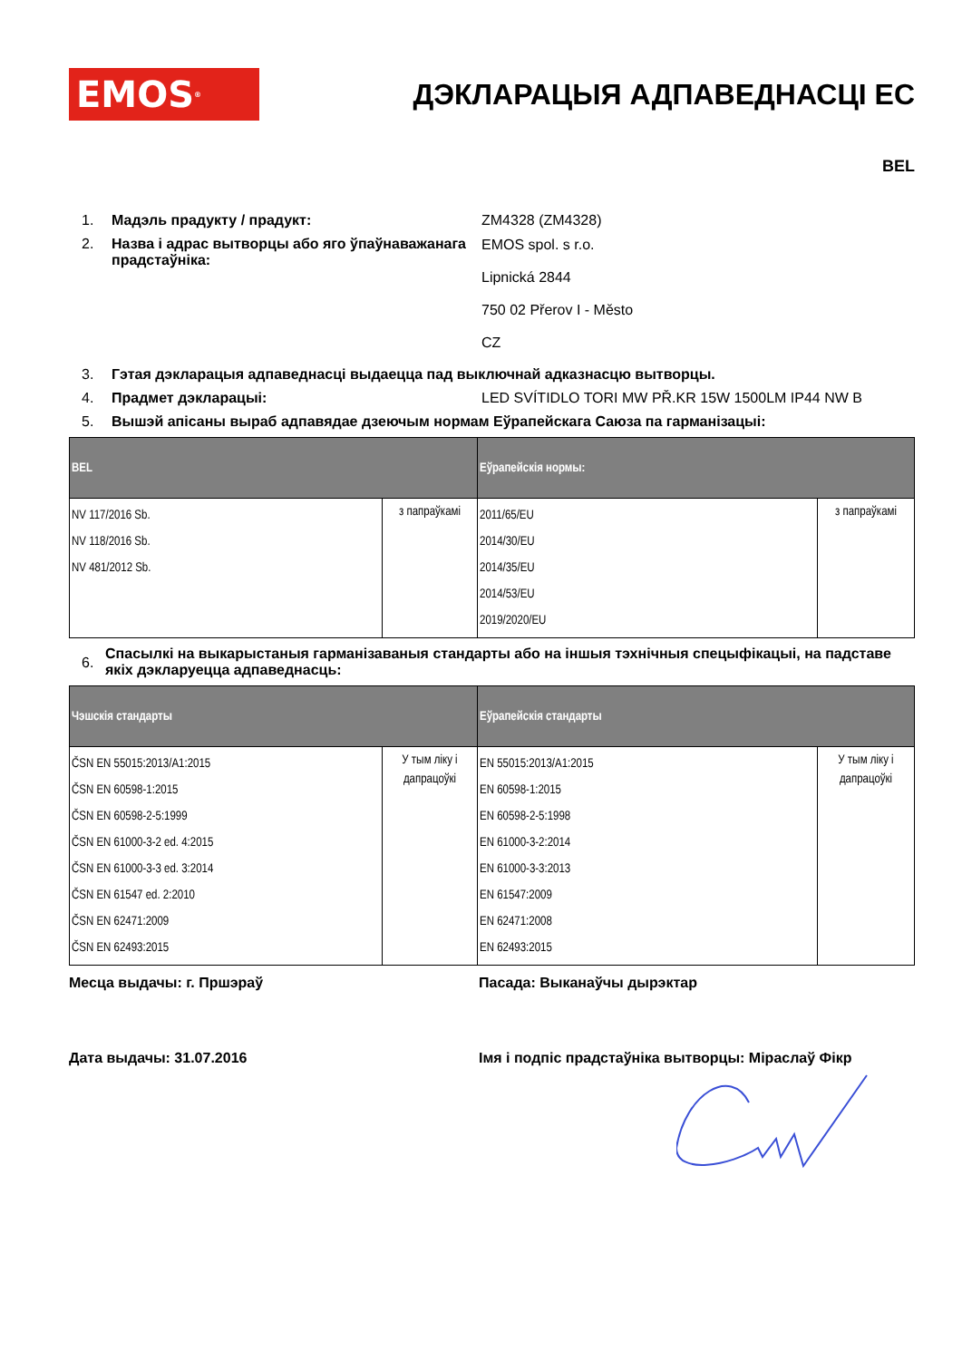EMOS<sup>®</sup>
ДЭКЛАРАЦЫЯ АДПАВЕДНАСЦІ ЕС
BEL
1. Мадэль прадукту / прадукт: ZM4328 (ZM4328)
2. Назва і адрас вытворцы або яго ўпаўнаважанага прадстаўніка:
EMOS spol. s r.o.
Lipnická 2844
750 02 Přerov I - Město
CZ
3. Гэтая дэкларацыя адпаведнасці выдаецца пад выключнай адказнасцю вытворцы.
4. Прадмет дэкларацыі: LED SVÍTIDLO TORI MW PŘ.KR 15W 1500LM IP44 NW B
5. Вышэй апісаны выраб адпавядае дзеючым нормам Еўрапейскага Саюза па гарманізацыі:
| BEL | | Еўрапейскія нормы: | |
| --- | --- | --- | --- |
| NV 117/2016 Sb. NV 118/2016 Sb. NV 481/2012 Sb. | з папраўкамі | 2011/65/EU 2014/30/EU 2014/35/EU 2014/53/EU 2019/2020/EU | з папраўкамі |
6.
Спасылкі на выкарыстаныя гарманізаваныя стандарты або на іншыя тэхнічныя спецыфікацыі, на падставе якіх дэкларуецца адпаведнасць:
| Чэшскія стандарты | | Еўрапейскія стандарты | |
| --- | --- | --- | --- |
| ČSN EN 55015:2013/A1:2015 ČSN EN 60598-1:2015 ČSN EN 60598-2-5:1999 ČSN EN 61000-3-2 ed. 4:2015 ČSN EN 61000-3-3 ed. 3:2014 ČSN EN 61547 ed. 2:2010 ČSN EN 62471:2009 ČSN EN 62493:2015 | У тым ліку і дапрацоўкі | EN 55015:2013/A1:2015 EN 60598-1:2015 EN 60598-2-5:1998 EN 61000-3-2:2014 EN 61000-3-3:2013 EN 61547:2009 EN 62471:2008 EN 62493:2015 | У тым ліку і дапрацоўкі |
Месца выдачы: г. Пршэраў Пасада: Выканаўчы дырэктар
Дата выдачы: 31.07.2016 Імя і подпіс прадстаўніка вытворцы: Міраслаў Фікр